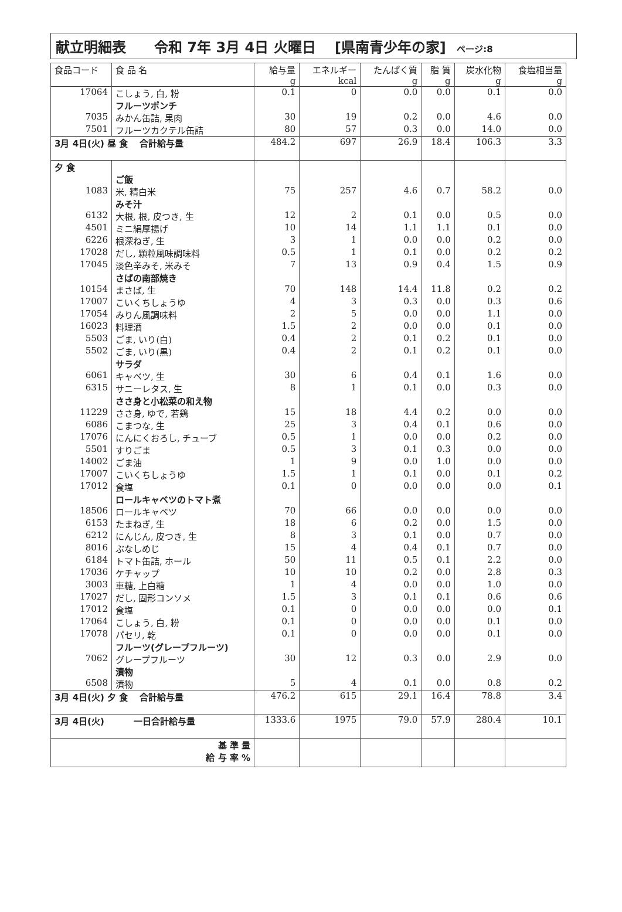献立明細表　　令和 7年 3月 4日 火曜日　 [県南青少年の家] ページ:8
| 食品コード | 食 品 名 | 給与量 g | エネルギー kcal | たんぱく質 g | 脂 質 g | 炭水化物 g | 食塩相当量 g |
| --- | --- | --- | --- | --- | --- | --- | --- |
| 17064 | こしょう, 白, 粉 | 0.1 | 0 | 0.0 | 0.0 | 0.1 | 0.0 |
| | フルーツポンチ | | | | | | |
| 7035 | みかん缶詰, 果肉 | 30 | 19 | 0.2 | 0.0 | 4.6 | 0.0 |
| 7501 | フルーツカクテル缶詰 | 80 | 57 | 0.3 | 0.0 | 14.0 | 0.0 |
| 3月 4日(火) 昼 食 合計給与量 | | 484.2 | 697 | 26.9 | 18.4 | 106.3 | 3.3 |
| 夕 食 | | | | | | | |
| | ご飯 | | | | | | |
| 1083 | 米, 精白米 | 75 | 257 | 4.6 | 0.7 | 58.2 | 0.0 |
| | みそ汁 | | | | | | |
| 6132 | 大根, 根, 皮つき, 生 | 12 | 2 | 0.1 | 0.0 | 0.5 | 0.0 |
| 4501 | ミニ絹厚揚げ | 10 | 14 | 1.1 | 1.1 | 0.1 | 0.0 |
| 6226 | 根深ねぎ, 生 | 3 | 1 | 0.0 | 0.0 | 0.2 | 0.0 |
| 17028 | だし, 顆粒風味調味料 | 0.5 | 1 | 0.1 | 0.0 | 0.2 | 0.2 |
| 17045 | 淡色辛みそ, 米みそ | 7 | 13 | 0.9 | 0.4 | 1.5 | 0.9 |
| | さばの南部焼き | | | | | | |
| 10154 | まさば, 生 | 70 | 148 | 14.4 | 11.8 | 0.2 | 0.2 |
| 17007 | こいくちしょうゆ | 4 | 3 | 0.3 | 0.0 | 0.3 | 0.6 |
| 17054 | みりん風調味料 | 2 | 5 | 0.0 | 0.0 | 1.1 | 0.0 |
| 16023 | 料理酒 | 1.5 | 2 | 0.0 | 0.0 | 0.1 | 0.0 |
| 5503 | ごま, いり(白) | 0.4 | 2 | 0.1 | 0.2 | 0.1 | 0.0 |
| 5502 | ごま, いり(黒) | 0.4 | 2 | 0.1 | 0.2 | 0.1 | 0.0 |
| | サラダ | | | | | | |
| 6061 | キャベツ, 生 | 30 | 6 | 0.4 | 0.1 | 1.6 | 0.0 |
| 6315 | サニーレタス, 生 | 8 | 1 | 0.1 | 0.0 | 0.3 | 0.0 |
| | ささ身と小松菜の和え物 | | | | | | |
| 11229 | ささ身, ゆで, 若鶏 | 15 | 18 | 4.4 | 0.2 | 0.0 | 0.0 |
| 6086 | こまつな, 生 | 25 | 3 | 0.4 | 0.1 | 0.6 | 0.0 |
| 17076 | にんにくおろし, チューブ | 0.5 | 1 | 0.0 | 0.0 | 0.2 | 0.0 |
| 5501 | すりごま | 0.5 | 3 | 0.1 | 0.3 | 0.0 | 0.0 |
| 14002 | ごま油 | 1 | 9 | 0.0 | 1.0 | 0.0 | 0.0 |
| 17007 | こいくちしょうゆ | 1.5 | 1 | 0.1 | 0.0 | 0.1 | 0.2 |
| 17012 | 食塩 | 0.1 | 0 | 0.0 | 0.0 | 0.0 | 0.1 |
| | ロールキャベツのトマト煮 | | | | | | |
| 18506 | ロールキャベツ | 70 | 66 | 0.0 | 0.0 | 0.0 | 0.0 |
| 6153 | たまねぎ, 生 | 18 | 6 | 0.2 | 0.0 | 1.5 | 0.0 |
| 6212 | にんじん, 皮つき, 生 | 8 | 3 | 0.1 | 0.0 | 0.7 | 0.0 |
| 8016 | ぶなしめじ | 15 | 4 | 0.4 | 0.1 | 0.7 | 0.0 |
| 6184 | トマト缶詰, ホール | 50 | 11 | 0.5 | 0.1 | 2.2 | 0.0 |
| 17036 | ケチャップ | 10 | 10 | 0.2 | 0.0 | 2.8 | 0.3 |
| 3003 | 車糖, 上白糖 | 1 | 4 | 0.0 | 0.0 | 1.0 | 0.0 |
| 17027 | だし, 固形コンソメ | 1.5 | 3 | 0.1 | 0.1 | 0.6 | 0.6 |
| 17012 | 食塩 | 0.1 | 0 | 0.0 | 0.0 | 0.0 | 0.1 |
| 17064 | こしょう, 白, 粉 | 0.1 | 0 | 0.0 | 0.0 | 0.1 | 0.0 |
| 17078 | パセリ, 乾 | 0.1 | 0 | 0.0 | 0.0 | 0.1 | 0.0 |
| | フルーツ(グレープフルーツ) | | | | | | |
| 7062 | グレープフルーツ | 30 | 12 | 0.3 | 0.0 | 2.9 | 0.0 |
| | 漬物 | | | | | | |
| 6508 | 漬物 | 5 | 4 | 0.1 | 0.0 | 0.8 | 0.2 |
| 3月 4日(火) 夕 食 合計給与量 | | 476.2 | 615 | 29.1 | 16.4 | 78.8 | 3.4 |
| 3月 4日(火) 一日合計給与量 | | 1333.6 | 1975 | 79.0 | 57.9 | 280.4 | 10.1 |
| 基 準 量 給 与 率 % | | | | | | | |